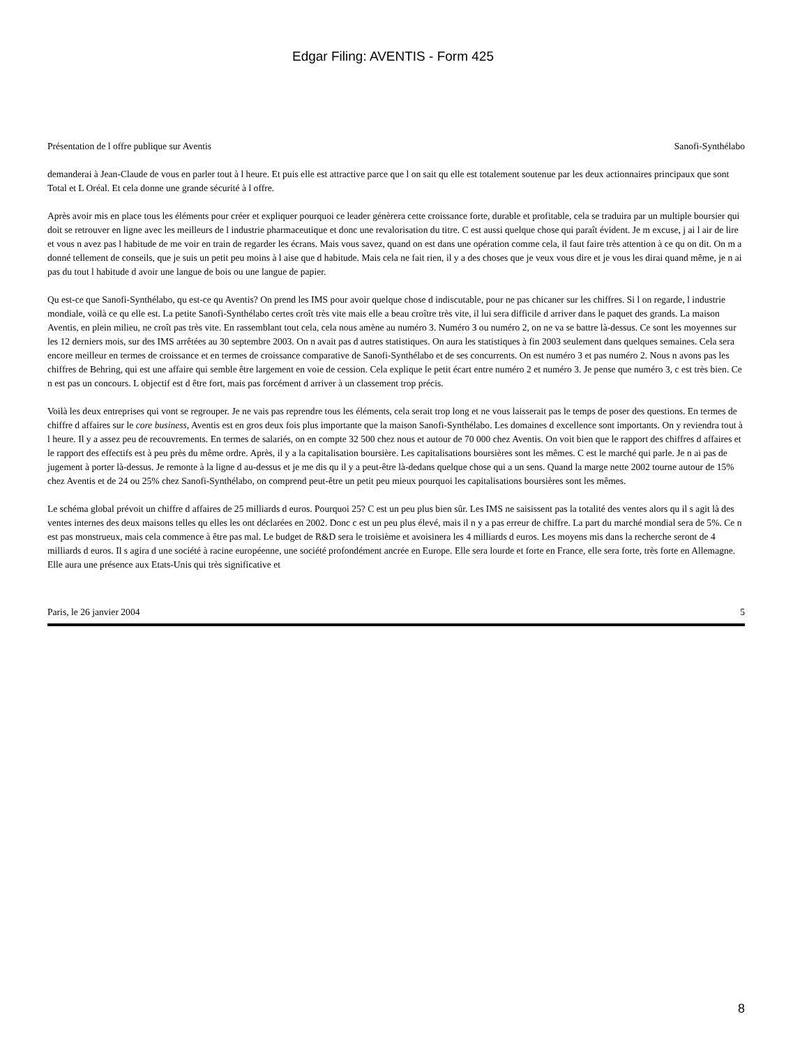Edgar Filing: AVENTIS - Form 425
Présentation de l offre publique sur Aventis Sanofi-Synthélabo
demanderai à Jean-Claude de vous en parler tout à l heure. Et puis elle est attractive parce que l on sait qu elle est totalement soutenue par les deux actionnaires principaux que sont Total et L Oréal. Et cela donne une grande sécurité à l offre.
Après avoir mis en place tous les éléments pour créer et expliquer pourquoi ce leader génèrera cette croissance forte, durable et profitable, cela se traduira par un multiple boursier qui doit se retrouver en ligne avec les meilleurs de l industrie pharmaceutique et donc une revalorisation du titre. C est aussi quelque chose qui paraît évident. Je m excuse, j ai l air de lire et vous n avez pas l habitude de me voir en train de regarder les écrans. Mais vous savez, quand on est dans une opération comme cela, il faut faire très attention à ce qu on dit. On m a donné tellement de conseils, que je suis un petit peu moins à l aise que d habitude. Mais cela ne fait rien, il y a des choses que je veux vous dire et je vous les dirai quand même, je n ai pas du tout l habitude d avoir une langue de bois ou une langue de papier.
Qu est-ce que Sanofi-Synthélabo, qu est-ce qu Aventis? On prend les IMS pour avoir quelque chose d indiscutable, pour ne pas chicaner sur les chiffres. Si l on regarde, l industrie mondiale, voilà ce qu elle est. La petite Sanofi-Synthélabo certes croît très vite mais elle a beau croître très vite, il lui sera difficile d arriver dans le paquet des grands. La maison Aventis, en plein milieu, ne croît pas très vite. En rassemblant tout cela, cela nous amène au numéro 3. Numéro 3 ou numéro 2, on ne va se battre là-dessus. Ce sont les moyennes sur les 12 derniers mois, sur des IMS arrêtées au 30 septembre 2003. On n avait pas d autres statistiques. On aura les statistiques à fin 2003 seulement dans quelques semaines. Cela sera encore meilleur en termes de croissance et en termes de croissance comparative de Sanofi-Synthélabo et de ses concurrents. On est numéro 3 et pas numéro 2. Nous n avons pas les chiffres de Behring, qui est une affaire qui semble être largement en voie de cession. Cela explique le petit écart entre numéro 2 et numéro 3. Je pense que numéro 3, c est très bien. Ce n est pas un concours. L objectif est d être fort, mais pas forcément d arriver à un classement trop précis.
Voilà les deux entreprises qui vont se regrouper. Je ne vais pas reprendre tous les éléments, cela serait trop long et ne vous laisserait pas le temps de poser des questions. En termes de chiffre d affaires sur le core business, Aventis est en gros deux fois plus importante que la maison Sanofi-Synthélabo. Les domaines d excellence sont importants. On y reviendra tout à l heure. Il y a assez peu de recouvrements. En termes de salariés, on en compte 32 500 chez nous et autour de 70 000 chez Aventis. On voit bien que le rapport des chiffres d affaires et le rapport des effectifs est à peu près du même ordre. Après, il y a la capitalisation boursière. Les capitalisations boursières sont les mêmes. C est le marché qui parle. Je n ai pas de jugement à porter là-dessus. Je remonte à la ligne d au-dessus et je me dis qu il y a peut-être là-dedans quelque chose qui a un sens. Quand la marge nette 2002 tourne autour de 15% chez Aventis et de 24 ou 25% chez Sanofi-Synthélabo, on comprend peut-être un petit peu mieux pourquoi les capitalisations boursières sont les mêmes.
Le schéma global prévoit un chiffre d affaires de 25 milliards d euros. Pourquoi 25? C est un peu plus bien sûr. Les IMS ne saisissent pas la totalité des ventes alors qu il s agit là des ventes internes des deux maisons telles qu elles les ont déclarées en 2002. Donc c est un peu plus élevé, mais il n y a pas erreur de chiffre. La part du marché mondial sera de 5%. Ce n est pas monstrueux, mais cela commence à être pas mal. Le budget de R&D sera le troisième et avoisinera les 4 milliards d euros. Les moyens mis dans la recherche seront de 4 milliards d euros. Il s agira d une société à racine européenne, une société profondément ancrée en Europe. Elle sera lourde et forte en France, elle sera forte, très forte en Allemagne. Elle aura une présence aux Etats-Unis qui très significative et
Paris, le 26 janvier 2004 5
8